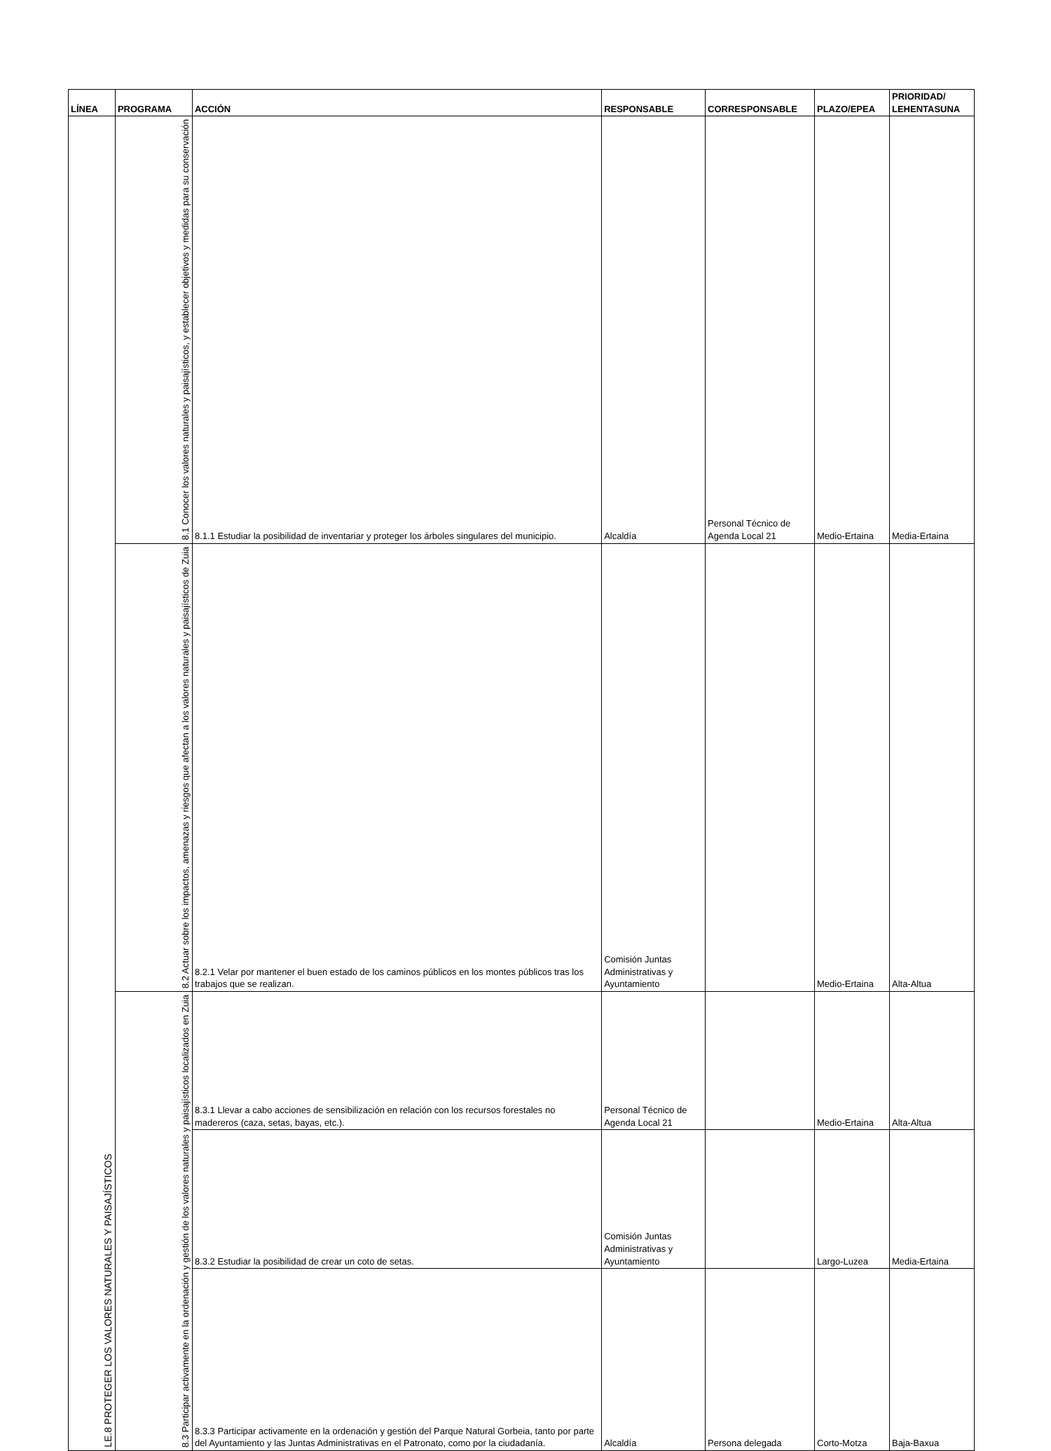| LÍNEA | PROGRAMA | ACCIÓN | RESPONSABLE | CORRESPONSABLE | PLAZO/EPEA | PRIORIDAD/ LEHENTASUNA |
| --- | --- | --- | --- | --- | --- | --- |
| LE.8 PROTEGER LOS VALORES NATURALES Y PAISAJÍSTICOS | 8.1 Conocer los valores naturales y paisajísticos, y establecer objetivos y medidas para su conservación | 8.1.1 Estudiar la posibilidad de inventariar y proteger los árboles singulares del municipio. | Alcaldía | Personal Técnico de Agenda Local 21 | Medio-Ertaina | Media-Ertaina |
| | 8.2 Actuar sobre los impactos, amenazas y riesgos que afectan a los valores naturales y paisajísticos de Zuia | 8.2.1 Velar por mantener el buen estado de los caminos públicos en los montes públicos tras los trabajos que se realizan. | Comisión Juntas Administrativas y Ayuntamiento | | Medio-Ertaina | Alta-Altua |
| | 8.3 Participar activamente en la ordenación y gestión de los valores naturales y paisajísticos localizados en Zuia | 8.3.1 Llevar a cabo acciones de sensibilización en relación con los recursos forestales no madereros (caza, setas, bayas, etc.). | Personal Técnico de Agenda Local 21 | | Medio-Ertaina | Alta-Altua |
| | | 8.3.2 Estudiar la posibilidad de crear un coto de setas. | Comisión Juntas Administrativas y Ayuntamiento | | Largo-Luzea | Media-Ertaina |
| | | 8.3.3 Participar activamente en la ordenación y gestión del Parque Natural Gorbeia, tanto por parte del Ayuntamiento y las Juntas Administrativas en el Patronato, como por la ciudadanía. | Alcaldía | Persona delegada | Corto-Motza | Baja-Baxua |